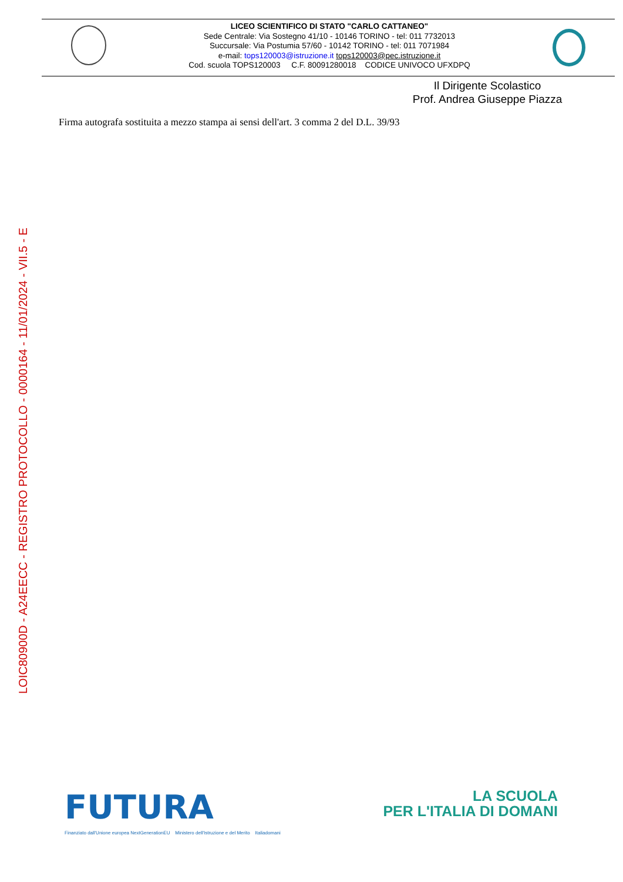LICEO SCIENTIFICO DI STATO "CARLO CATTANEO"
Sede Centrale: Via Sostegno 41/10 - 10146 TORINO - tel: 011 7732013
Succursale: Via Postumia 57/60 - 10142 TORINO - tel: 011 7071984
e-mail: tops120003@istruzione.it tops120003@pec.istruzione.it
Cod. scuola TOPS120003 C.F. 80091280018 CODICE UNIVOCO UFXDPQ
Il Dirigente Scolastico
Prof. Andrea Giuseppe Piazza
Firma autografa sostituita a mezzo stampa ai sensi dell'art. 3 comma 2 del D.L. 39/93
LOIC80900D - A24EECC - REGISTRO PROTOCOLLO - 0000164 - 11/01/2024 - VII.5 - E
FUTURA
LA SCUOLA
PER L'ITALIA DI DOMANI
Finanziato dall'Unione europea NextGenerationEU Ministero dell'Istruzione e del Merito Italiadomani